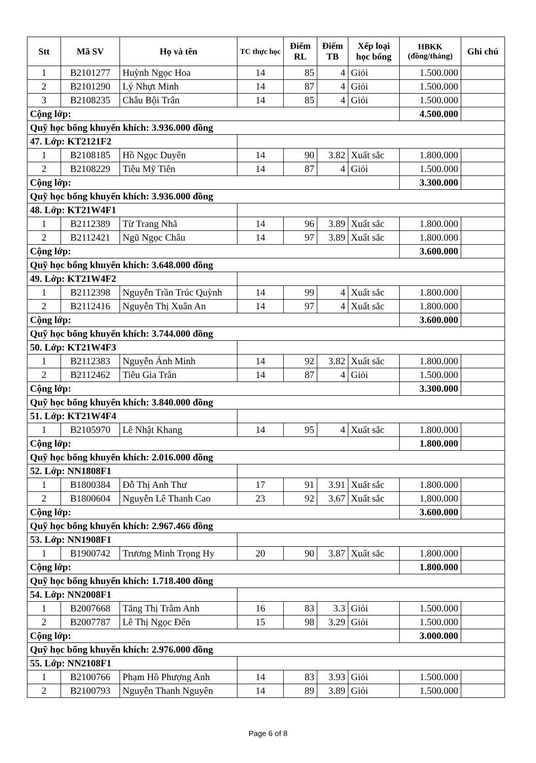| Stt | Mã SV | Họ và tên | TC thực học | Điểm RL | Điểm TB | Xếp loại học bổng | HBKK (đồng/tháng) | Ghi chú |
| --- | --- | --- | --- | --- | --- | --- | --- | --- |
| 1 | B2101277 | Huỳnh Ngọc Hoa | 14 | 85 | 4 | Giỏi | 1.500.000 | |
| 2 | B2101290 | Lý Nhựt Minh | 14 | 87 | 4 | Giỏi | 1.500.000 | |
| 3 | B2108235 | Châu Bội Trân | 14 | 85 | 4 | Giỏi | 1.500.000 | |
| Cộng lớp: | | | | | | | 4.500.000 | |
| Quỹ học bổng khuyến khích: 3.936.000 đồng | | | | | | | | |
| 47. Lớp: KT2121F2 | | | | | | | | |
| 1 | B2108185 | Hồ Ngọc Duyên | 14 | 90 | 3.82 | Xuất sắc | 1.800.000 | |
| 2 | B2108229 | Tiêu Mỹ Tiên | 14 | 87 | 4 | Giỏi | 1.500.000 | |
| Cộng lớp: | | | | | | | 3.300.000 | |
| Quỹ học bổng khuyến khích: 3.936.000 đồng | | | | | | | | |
| 48. Lớp: KT21W4F1 | | | | | | | | |
| 1 | B2112389 | Từ Trang Nhã | 14 | 96 | 3.89 | Xuất sắc | 1.800.000 | |
| 2 | B2112421 | Ngũ Ngọc Châu | 14 | 97 | 3.89 | Xuất sắc | 1.800.000 | |
| Cộng lớp: | | | | | | | 3.600.000 | |
| Quỹ học bổng khuyến khích: 3.648.000 đồng | | | | | | | | |
| 49. Lớp: KT21W4F2 | | | | | | | | |
| 1 | B2112398 | Nguyễn Trần Trúc Quỳnh | 14 | 99 | 4 | Xuất sắc | 1.800.000 | |
| 2 | B2112416 | Nguyễn Thị Xuân An | 14 | 97 | 4 | Xuất sắc | 1.800.000 | |
| Cộng lớp: | | | | | | | 3.600.000 | |
| Quỹ học bổng khuyến khích: 3.744.000 đồng | | | | | | | | |
| 50. Lớp: KT21W4F3 | | | | | | | | |
| 1 | B2112383 | Nguyễn Ánh Minh | 14 | 92 | 3.82 | Xuất sắc | 1.800.000 | |
| 2 | B2112462 | Tiêu Gia Trân | 14 | 87 | 4 | Giỏi | 1.500.000 | |
| Cộng lớp: | | | | | | | 3.300.000 | |
| Quỹ học bổng khuyến khích: 3.840.000 đồng | | | | | | | | |
| 51. Lớp: KT21W4F4 | | | | | | | | |
| 1 | B2105970 | Lê Nhật Khang | 14 | 95 | 4 | Xuất sắc | 1.800.000 | |
| Cộng lớp: | | | | | | | 1.800.000 | |
| Quỹ học bổng khuyến khích: 2.016.000 đồng | | | | | | | | |
| 52. Lớp: NN1808F1 | | | | | | | | |
| 1 | B1800384 | Đỗ Thị Anh Thư | 17 | 91 | 3.91 | Xuất sắc | 1.800.000 | |
| 2 | B1800604 | Nguyễn Lê Thanh Cao | 23 | 92 | 3.67 | Xuất sắc | 1.800.000 | |
| Cộng lớp: | | | | | | | 3.600.000 | |
| Quỹ học bổng khuyến khích: 2.967.466 đồng | | | | | | | | |
| 53. Lớp: NN1908F1 | | | | | | | | |
| 1 | B1900742 | Trương Minh Trọng Hy | 20 | 90 | 3.87 | Xuất sắc | 1.800.000 | |
| Cộng lớp: | | | | | | | 1.800.000 | |
| Quỹ học bổng khuyến khích: 1.718.400 đồng | | | | | | | | |
| 54. Lớp: NN2008F1 | | | | | | | | |
| 1 | B2007668 | Tăng Thị Trâm Anh | 16 | 83 | 3.3 | Giỏi | 1.500.000 | |
| 2 | B2007787 | Lê Thị Ngọc Đến | 15 | 98 | 3.29 | Giỏi | 1.500.000 | |
| Cộng lớp: | | | | | | | 3.000.000 | |
| Quỹ học bổng khuyến khích: 2.976.000 đồng | | | | | | | | |
| 55. Lớp: NN2108F1 | | | | | | | | |
| 1 | B2100766 | Phạm Hồ Phượng Anh | 14 | 83 | 3.93 | Giỏi | 1.500.000 | |
| 2 | B2100793 | Nguyễn Thanh Nguyên | 14 | 89 | 3.89 | Giỏi | 1.500.000 | |
Page 6 of 8